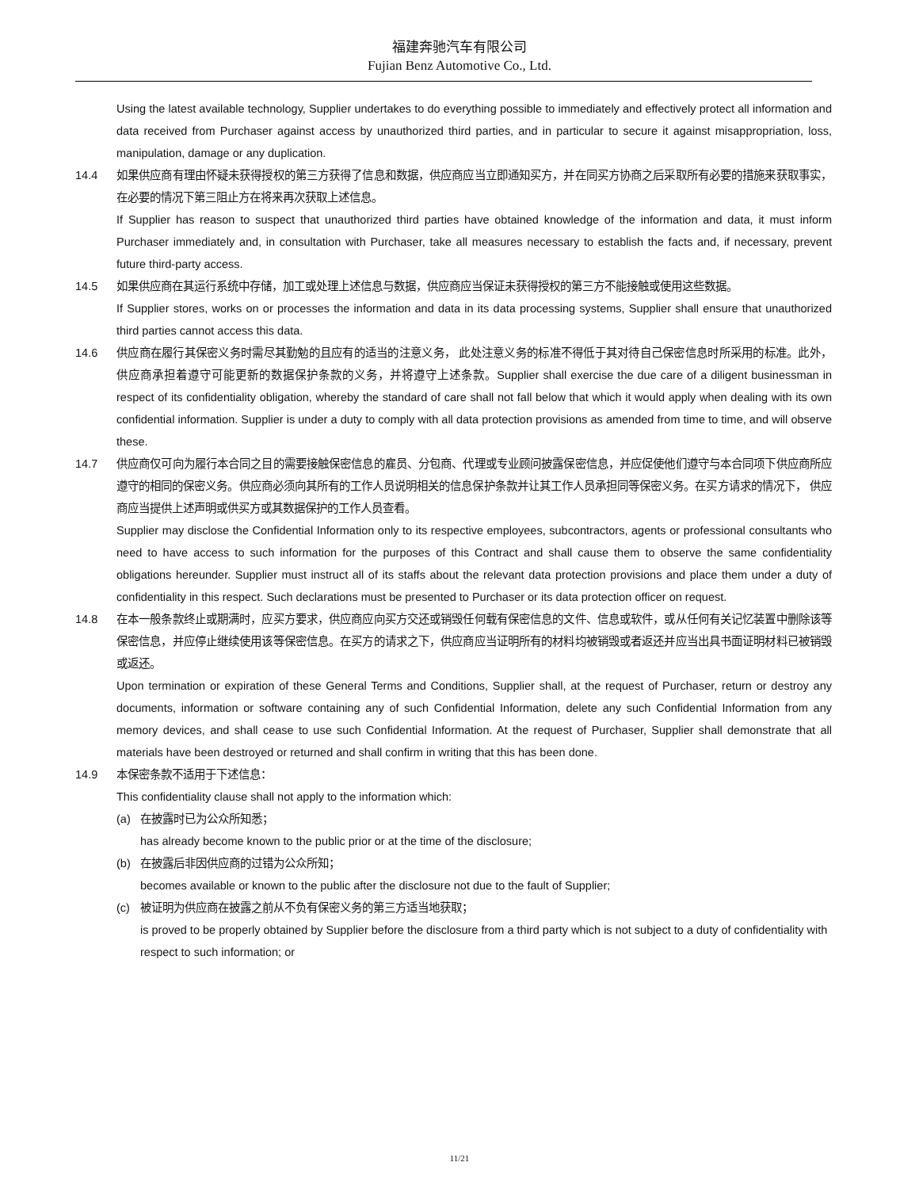福建奔驰汽车有限公司
Fujian Benz Automotive Co., Ltd.
Using the latest available technology, Supplier undertakes to do everything possible to immediately and effectively protect all information and data received from Purchaser against access by unauthorized third parties, and in particular to secure it against misappropriation, loss, manipulation, damage or any duplication.
14.4 如果供应商有理由怀疑未获得授权的第三方获得了信息和数据，供应商应当立即通知买方，并在同买方协商之后采取所有必要的措施来获取事实，在必要的情况下第三阻止方在将来再次获取上述信息。
If Supplier has reason to suspect that unauthorized third parties have obtained knowledge of the information and data, it must inform Purchaser immediately and, in consultation with Purchaser, take all measures necessary to establish the facts and, if necessary, prevent future third-party access.
14.5 如果供应商在其运行系统中存储，加工或处理上述信息与数据，供应商应当保证未获得授权的第三方不能接触或使用这些数据。
If Supplier stores, works on or processes the information and data in its data processing systems, Supplier shall ensure that unauthorized third parties cannot access this data.
14.6 供应商在履行其保密义务时需尽其勤勉的且应有的适当的注意义务， 此处注意义务的标准不得低于其对待自己保密信息时所采用的标准。此外， 供应商承担着遵守可能更新的数据保护条款的义务，并将遵守上述条款。Supplier shall exercise the due care of a diligent businessman in respect of its confidentiality obligation, whereby the standard of care shall not fall below that which it would apply when dealing with its own confidential information. Supplier is under a duty to comply with all data protection provisions as amended from time to time, and will observe these.
14.7 供应商仅可向为履行本合同之目的需要接触保密信息的雇员、分包商、代理或专业顾问披露保密信息，并应促使他们遵守与本合同项下供应商所应遵守的相同的保密义务。供应商必须向其所有的工作人员说明相关的信息保护条款并让其工作人员承担同等保密义务。在买方请求的情况下， 供应商应当提供上述声明或供买方或其数据保护的工作人员查看。
Supplier may disclose the Confidential Information only to its respective employees, subcontractors, agents or professional consultants who need to have access to such information for the purposes of this Contract and shall cause them to observe the same confidentiality obligations hereunder. Supplier must instruct all of its staffs about the relevant data protection provisions and place them under a duty of confidentiality in this respect. Such declarations must be presented to Purchaser or its data protection officer on request.
14.8 在本一般条款终止或期满时，应买方要求，供应商应向买方交还或销毁任何载有保密信息的文件、信息或软件，或从任何有关记忆装置中删除该等保密信息，并应停止继续使用该等保密信息。在买方的请求之下，供应商应当证明所有的材料均被销毁或者返还并应当出具书面证明材料已被销毁或返还。
Upon termination or expiration of these General Terms and Conditions, Supplier shall, at the request of Purchaser, return or destroy any documents, information or software containing any of such Confidential Information, delete any such Confidential Information from any memory devices, and shall cease to use such Confidential Information. At the request of Purchaser, Supplier shall demonstrate that all materials have been destroyed or returned and shall confirm in writing that this has been done.
14.9 本保密条款不适用于下述信息：
This confidentiality clause shall not apply to the information which:
(a) 在披露时已为公众所知悉；
has already become known to the public prior or at the time of the disclosure;
(b) 在披露后非因供应商的过错为公众所知；
becomes available or known to the public after the disclosure not due to the fault of Supplier;
(c) 被证明为供应商在披露之前从不负有保密义务的第三方适当地获取；
is proved to be properly obtained by Supplier before the disclosure from a third party which is not subject to a duty of confidentiality with respect to such information; or
11/21